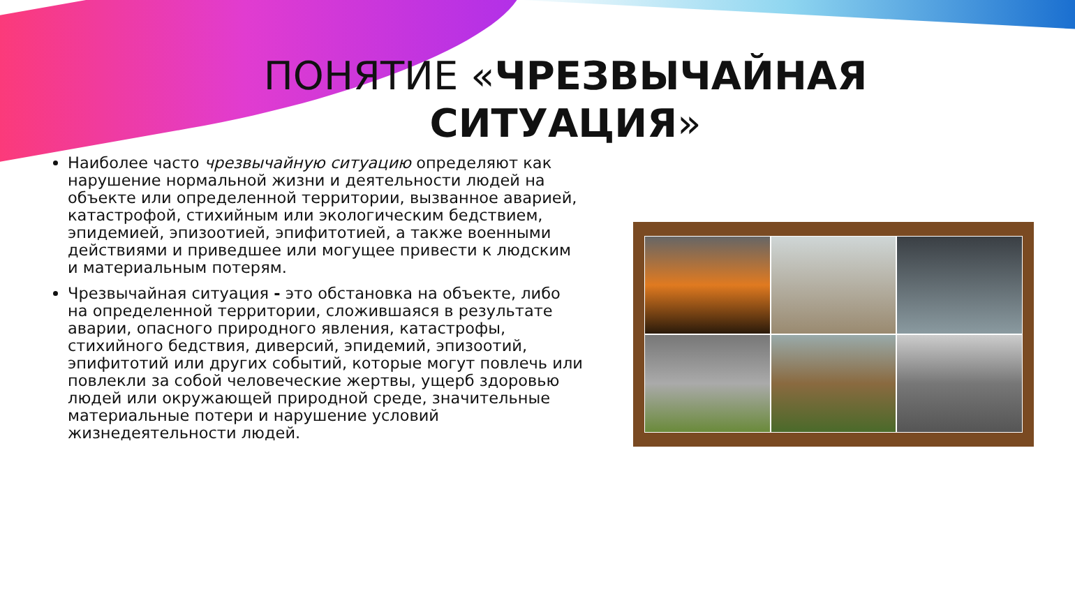ПОНЯТИЕ «ЧРЕЗВЫЧАЙНАЯ СИТУАЦИЯ»
Наиболее часто чрезвычайную ситуацию определяют как нарушение нормальной жизни и деятельности людей на объекте или определенной территории, вызванное аварией, катастрофой, стихийным или экологическим бедствием, эпидемией, эпизоотией, эпифитотией, а также военными действиями и приведшее или могущее привести к людским и материальным потерям.
Чрезвычайная ситуация - это обстановка на объекте, либо на определенной территории, сложившаяся в результате аварии, опасного природного явления, катастрофы, стихийного бедствия, диверсий, эпидемий, эпизоотий, эпифитотий или других событий, которые могут повлечь или повлекли за собой человеческие жертвы, ущерб здоровью людей или окружающей природной среде, значительные материальные потери и нарушение условий жизнедеятельности людей.